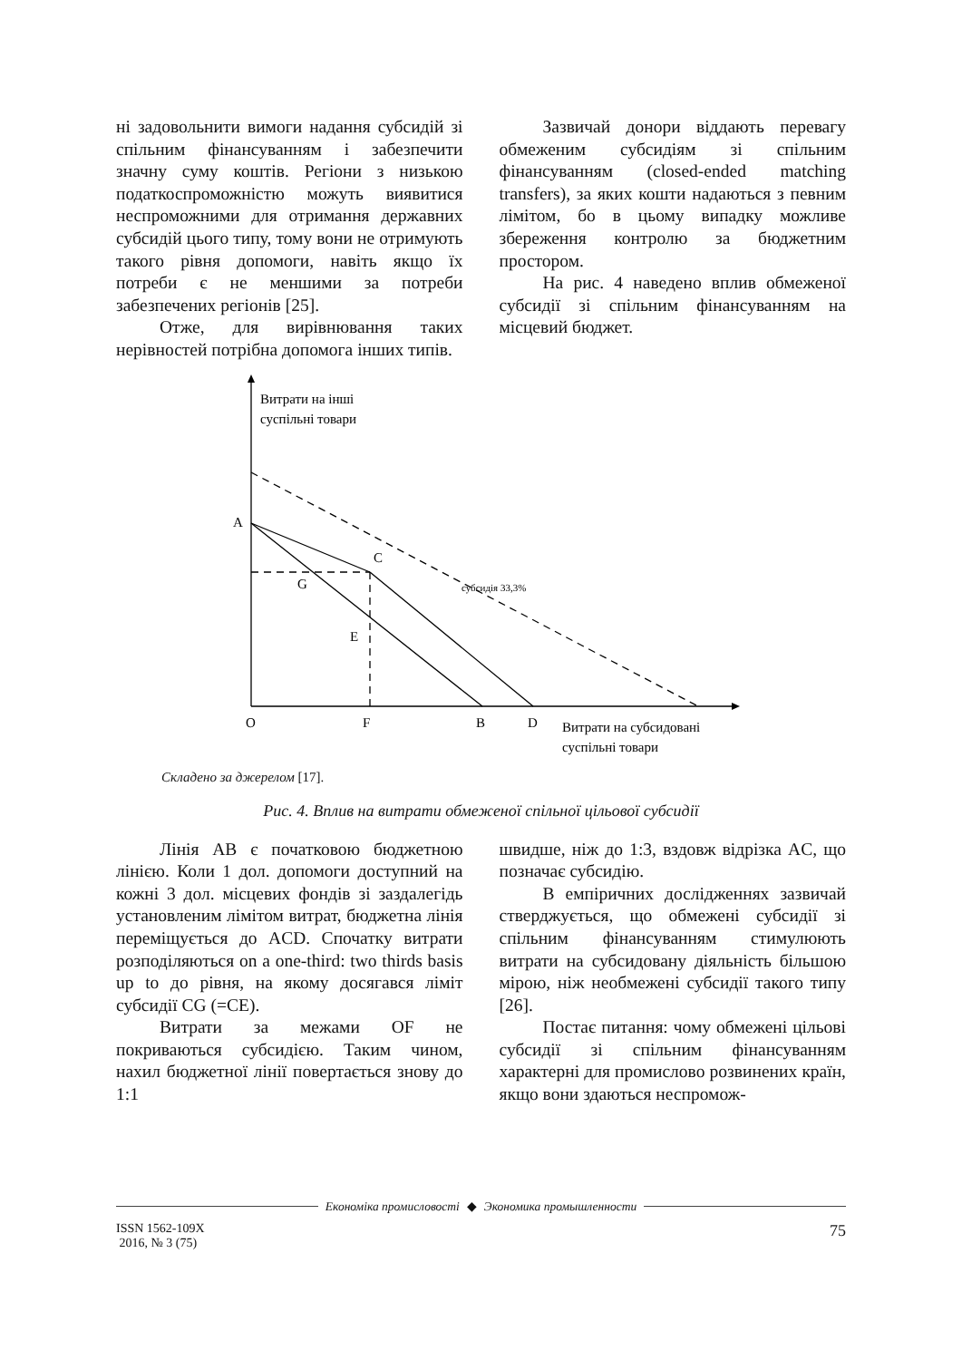ні задовольнити вимоги надання субсидій зі спільним фінансуванням і забезпечити значну суму коштів. Регіони з низькою податкоспроможністю можуть виявитися неспроможними для отримання державних субсидій цього типу, тому вони не отримують такого рівня допомоги, навіть якщо їх потреби є не меншими за потреби забезпечених регіонів [25].
Отже, для вирівнювання таких нерівностей потрібна допомога інших типів.
Зазвичай донори віддають перевагу обмеженим субсидіям зі спільним фінансуванням (closed-ended matching transfers), за яких кошти надаються з певним лімітом, бо в цьому випадку можливе збереження контролю за бюджетним простором.
На рис. 4 наведено вплив обмеженої субсидії зі спільним фінансуванням на місцевий бюджет.
Витрати на інші
суспільні товари
A
C
G
E
субсидія 33,3%
O
F
B
D
Витрати на субсидовані
суспільні товари
Складено за джерелом [17].
Рис. 4. Вплив на витрати обмеженої спільної цільової субсидії
Лінія AB є початковою бюджетною лінією. Коли 1 дол. допомоги доступний на кожні 3 дол. місцевих фондів зі заздалегідь установленим лімітом витрат, бюджетна лінія переміщується до ACD. Спочатку витрати розподіляються on a one-third: two thirds basis up to до рівня, на якому досягався ліміт субсидії CG (=CE).
Витрати за межами OF не покриваються субсидією. Таким чином, нахил бюджетної лінії повертається знову до 1:1
швидше, ніж до 1:3, вздовж відрізка AC, що позначає субсидію.
В емпіричних дослідженнях зазвичай стверджується, що обмежені субсидії зі спільним фінансуванням стимулюють витрати на субсидовану діяльність більшою мірою, ніж необмежені субсидії такого типу [26].
Постає питання: чому обмежені цільові субсидії зі спільним фінансуванням характерні для промислово розвинених країн, якщо вони здаються неспромож-
Економіка промисловості ◆ Экономика промышленности
ISSN 1562-109X
2016, № 3 (75)
75